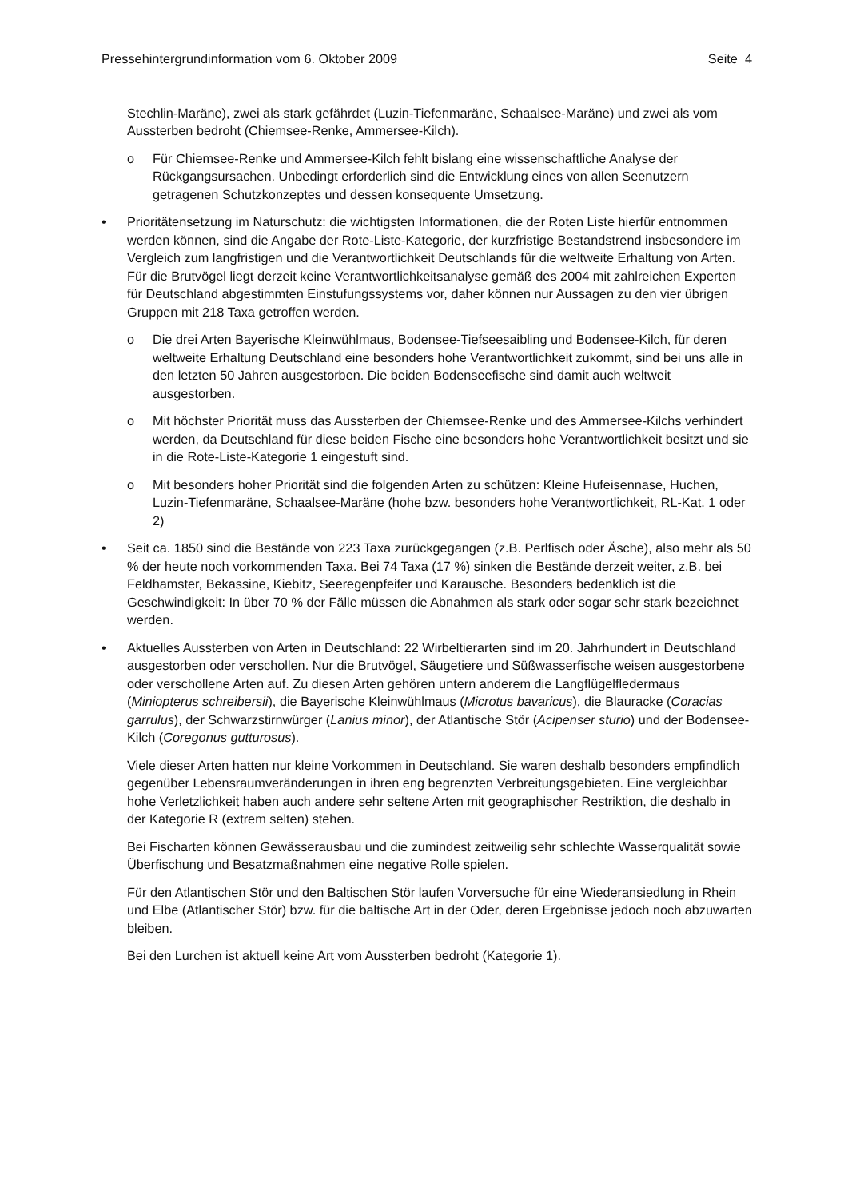Pressehintergrundinformation vom 6. Oktober 2009 Seite 4
Stechlin-Maräne), zwei als stark gefährdet (Luzin-Tiefenmaräne, Schaalsee-Maräne) und zwei als vom Aussterben bedroht (Chiemsee-Renke, Ammersee-Kilch).
o Für Chiemsee-Renke und Ammersee-Kilch fehlt bislang eine wissenschaftliche Analyse der Rückgangsursachen. Unbedingt erforderlich sind die Entwicklung eines von allen Seenutzern getragenen Schutzkonzeptes und dessen konsequente Umsetzung.
• Prioritätensetzung im Naturschutz: die wichtigsten Informationen, die der Roten Liste hierfür entnommen werden können, sind die Angabe der Rote-Liste-Kategorie, der kurzfristige Bestandstrend insbesondere im Vergleich zum langfristigen und die Verantwortlichkeit Deutschlands für die weltweite Erhaltung von Arten. Für die Brutvögel liegt derzeit keine Verantwortlichkeitsanalyse gemäß des 2004 mit zahlreichen Experten für Deutschland abgestimmten Einstufungssystems vor, daher können nur Aussagen zu den vier übrigen Gruppen mit 218 Taxa getroffen werden.
o Die drei Arten Bayerische Kleinwühlmaus, Bodensee-Tiefseesaibling und Bodensee-Kilch, für deren weltweite Erhaltung Deutschland eine besonders hohe Verantwortlichkeit zukommt, sind bei uns alle in den letzten 50 Jahren ausgestorben. Die beiden Bodenseefische sind damit auch weltweit ausgestorben.
o Mit höchster Priorität muss das Aussterben der Chiemsee-Renke und des Ammersee-Kilchs verhindert werden, da Deutschland für diese beiden Fische eine besonders hohe Verantwortlichkeit besitzt und sie in die Rote-Liste-Kategorie 1 eingestuft sind.
o Mit besonders hoher Priorität sind die folgenden Arten zu schützen: Kleine Hufeisennase, Huchen, Luzin-Tiefenmaräne, Schaalsee-Maräne (hohe bzw. besonders hohe Verantwortlichkeit, RL-Kat. 1 oder 2)
• Seit ca. 1850 sind die Bestände von 223 Taxa zurückgegangen (z.B. Perlfisch oder Äsche), also mehr als 50 % der heute noch vorkommenden Taxa. Bei 74 Taxa (17 %) sinken die Bestände derzeit weiter, z.B. bei Feldhamster, Bekassine, Kiebitz, Seeregenpfeifer und Karausche. Besonders bedenklich ist die Geschwindigkeit: In über 70 % der Fälle müssen die Abnahmen als stark oder sogar sehr stark bezeichnet werden.
• Aktuelles Aussterben von Arten in Deutschland: 22 Wirbeltierarten sind im 20. Jahrhundert in Deutschland ausgestorben oder verschollen. Nur die Brutvögel, Säugetiere und Süßwasserfische weisen ausgestorbene oder verschollene Arten auf. Zu diesen Arten gehören untern anderem die Langflügelfledermaus (Miniopterus schreibersii), die Bayerische Kleinwühlmaus (Microtus bavaricus), die Blauracke (Coracias garrulus), der Schwarzstirnwürger (Lanius minor), der Atlantische Stör (Acipenser sturio) und der Bodensee-Kilch (Coregonus gutturosus).
Viele dieser Arten hatten nur kleine Vorkommen in Deutschland. Sie waren deshalb besonders empfindlich gegenüber Lebensraumveränderungen in ihren eng begrenzten Verbreitungsgebieten. Eine vergleichbar hohe Verletzlichkeit haben auch andere sehr seltene Arten mit geographischer Restriktion, die deshalb in der Kategorie R (extrem selten) stehen.
Bei Fischarten können Gewässerausbau und die zumindest zeitweilig sehr schlechte Wasserqualität sowie Überfischung und Besatzmaßnahmen eine negative Rolle spielen.
Für den Atlantischen Stör und den Baltischen Stör laufen Vorversuche für eine Wiederansiedlung in Rhein und Elbe (Atlantischer Stör) bzw. für die baltische Art in der Oder, deren Ergebnisse jedoch noch abzuwarten bleiben.
Bei den Lurchen ist aktuell keine Art vom Aussterben bedroht (Kategorie 1).